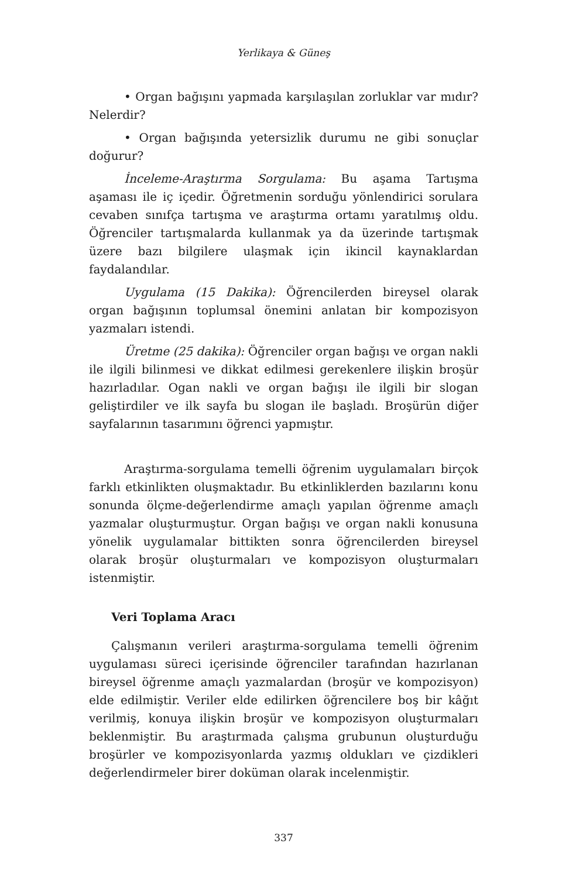Yerlikaya & Güneş
• Organ bağışını yapmada karşılaşılan zorluklar var mıdır? Nelerdir?
• Organ bağışında yetersizlik durumu ne gibi sonuçlar doğurur?
İnceleme-Araştırma Sorgulama: Bu aşama Tartışma aşaması ile iç içedir. Öğretmenin sorduğu yönlendirici sorulara cevaben sınıfça tartışma ve araştırma ortamı yaratılmış oldu. Öğrenciler tartışmalarda kullanmak ya da üzerinde tartışmak üzere bazı bilgilere ulaşmak için ikincil kaynaklardan faydalandılar.
Uygulama (15 Dakika): Öğrencilerden bireysel olarak organ bağışının toplumsal önemini anlatan bir kompozisyon yazmaları istendi.
Üretme (25 dakika): Öğrenciler organ bağışı ve organ nakli ile ilgili bilinmesi ve dikkat edilmesi gerekenlere ilişkin broşür hazırladılar. Ogan nakli ve organ bağışı ile ilgili bir slogan geliştirdiler ve ilk sayfa bu slogan ile başladı. Broşürün diğer sayfalarının tasarımını öğrenci yapmıştır.
Araştırma-sorgulama temelli öğrenim uygulamaları birçok farklı etkinlikten oluşmaktadır. Bu etkinliklerden bazılarını konu sonunda ölçme-değerlendirme amaçlı yapılan öğrenme amaçlı yazmalar oluşturmuştur. Organ bağışı ve organ nakli konusuna yönelik uygulamalar bittikten sonra öğrencilerden bireysel olarak broşür oluşturmaları ve kompozisyon oluşturmaları istenmiştir.
Veri Toplama Aracı
Çalışmanın verileri araştırma-sorgulama temelli öğrenim uygulaması süreci içerisinde öğrenciler tarafından hazırlanan bireysel öğrenme amaçlı yazmalardan (broşür ve kompozisyon) elde edilmiştir. Veriler elde edilirken öğrencilere boş bir kâğıt verilmiş, konuya ilişkin broşür ve kompozisyon oluşturmaları beklenmiştir. Bu araştırmada çalışma grubunun oluşturduğu broşürler ve kompozisyonlarda yazmış oldukları ve çizdikleri değerlendirmeler birer doküman olarak incelenmiştir.
337